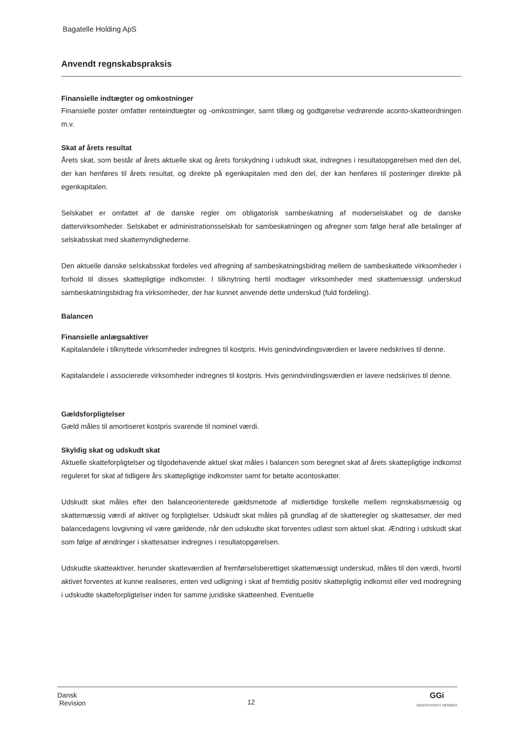Bagatelle Holding ApS
Anvendt regnskabspraksis
Finansielle indtægter og omkostninger
Finansielle poster omfatter renteindtægter og -omkostninger, samt tillæg og godtgørelse vedrørende aconto-skatteordningen m.v.
Skat af årets resultat
Årets skat, som består af årets aktuelle skat og årets forskydning i udskudt skat, indregnes i resultatopgørelsen med den del, der kan henføres til årets resultat, og direkte på egenkapitalen med den del, der kan henføres til posteringer direkte på egenkapitalen.
Selskabet er omfattet af de danske regler om obligatorisk sambeskatning af moderselskabet og de danske dattervirksomheder. Selskabet er administrationsselskab for sambeskatningen og afregner som følge heraf alle betalinger af selskabsskat med skattemyndighederne.
Den aktuelle danske selskabsskat fordeles ved afregning af sambeskatningsbidrag mellem de sambeskattede virksomheder i forhold til disses skattepligtige indkomster. I tilknytning hertil modtager virksomheder med skattemæssigt underskud sambeskatningsbidrag fra virksomheder, der har kunnet anvende dette underskud (fuld fordeling).
Balancen
Finansielle anlægsaktiver
Kapitalandele i tilknyttede virksomheder indregnes til kostpris. Hvis genindvindingsværdien er lavere nedskrives til denne.
Kapitalandele i associerede virksomheder indregnes til kostpris. Hvis genindvindingsværdien er lavere nedskrives til denne.
Gældsforpligtelser
Gæld måles til amortiseret kostpris svarende til nominel værdi.
Skyldig skat og udskudt skat
Aktuelle skatteforpligtelser og tilgodehavende aktuel skat måles i balancen som beregnet skat af årets skattepligtige indkomst reguleret for skat af tidligere års skattepligtige indkomster samt for betalte acontoskatter.
Udskudt skat måles efter den balanceorienterede gældsmetode af midlertidige forskelle mellem regnskabsmæssig og skattemæssig værdi af aktiver og forpligtelser. Udskudt skat måles på grundlag af de skatteregler og skattesatser, der med balancedagens lovgivning vil være gældende, når den udskudte skat forventes udløst som aktuel skat. Ændring i udskudt skat som følge af ændringer i skattesatser indregnes i resultatopgørelsen.
Udskudte skatteaktiver, herunder skatteværdien af fremførselsberettiget skattemæssigt underskud, måles til den værdi, hvortil aktivet forventes at kunne realiseres, enten ved udligning i skat af fremtidig positiv skattepligtig indkomst eller ved modregning i udskudte skatteforpligtelser inden for samme juridiske skatteenhed. Eventuelle
Dansk
Revision
12
GGi
INDEPENDENT MEMBER